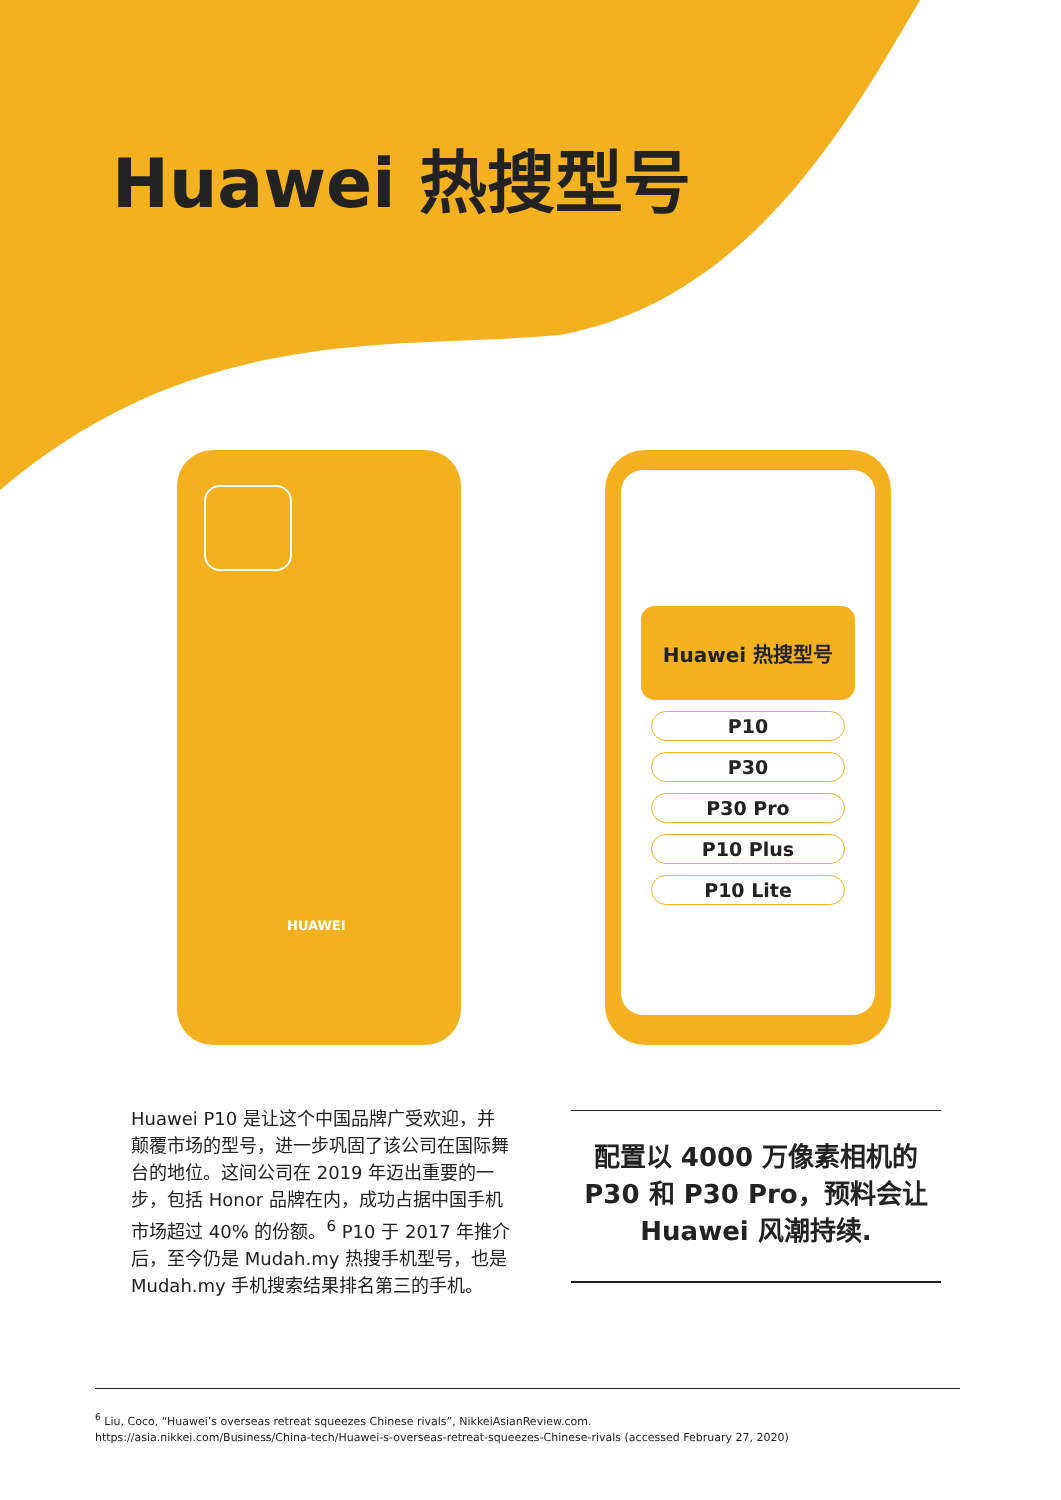Huawei 热搜型号
HUAWEI
Huawei 热搜型号
P10
P30
P30 Pro
P10 Plus
P10 Lite
Huawei P10 是让这个中国品牌广受欢迎，并颠覆市场的型号，进一步巩固了该公司在国际舞台的地位。这间公司在 2019 年迈出重要的一步，包括 Honor 品牌在内，成功占据中国手机市场超过 40% 的份额。<sup>6</sup> P10 于 2017 年推介后，至今仍是 Mudah.my 热搜手机型号，也是Mudah.my 手机搜索结果排名第三的手机。
配置以 4000 万像素相机的 P30 和 P30 Pro，预料会让 Huawei 风潮持续.
<sup>6</sup> Liu, Coco, “Huawei’s overseas retreat squeezes Chinese rivals”, NikkeiAsianReview.com.
https://asia.nikkei.com/Business/China-tech/Huawei-s-overseas-retreat-squeezes-Chinese-rivals (accessed February 27, 2020)